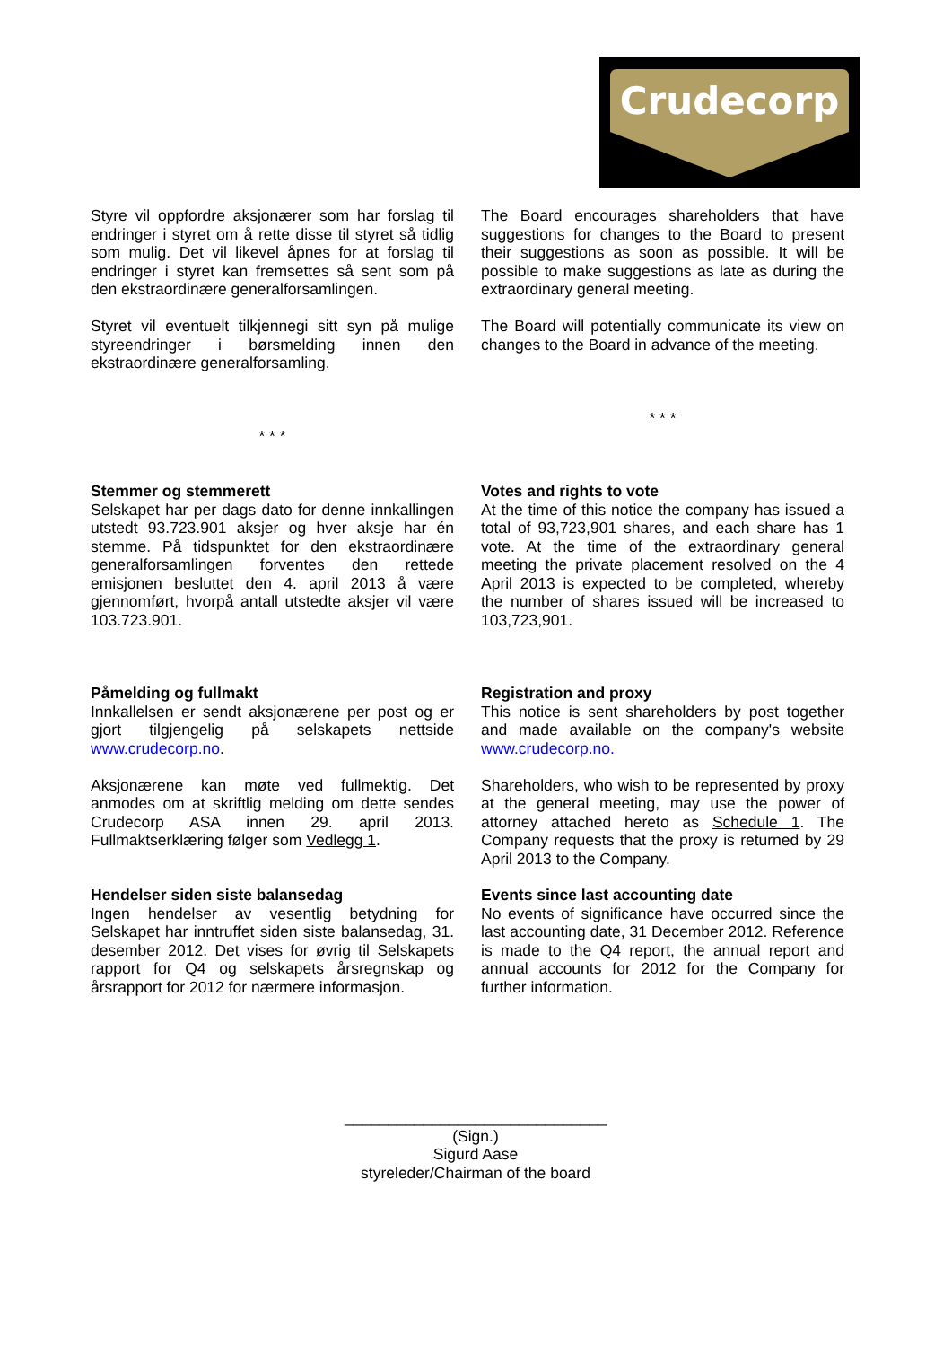Crudecorp
Styre vil oppfordre aksjonærer som har forslag til endringer i styret om å rette disse til styret så tidlig som mulig. Det vil likevel åpnes for at forslag til endringer i styret kan fremsettes så sent som på den ekstraordinære generalforsamlingen.
Styret vil eventuelt tilkjennegi sitt syn på mulige styreendringer i børsmelding innen den ekstraordinære generalforsamling.
* * *
The Board encourages shareholders that have suggestions for changes to the Board to present their suggestions as soon as possible. It will be possible to make suggestions as late as during the extraordinary general meeting.
The Board will potentially communicate its view on changes to the Board in advance of the meeting.
* * *
Stemmer og stemmerett
Selskapet har per dags dato for denne innkallingen utstedt 93.723.901 aksjer og hver aksje har én stemme. På tidspunktet for den ekstraordinære generalforsamlingen forventes den rettede emisjonen besluttet den 4. april 2013 å være gjennomført, hvorpå antall utstedte aksjer vil være 103.723.901.
Votes and rights to vote
At the time of this notice the company has issued a total of 93,723,901 shares, and each share has 1 vote. At the time of the extraordinary general meeting the private placement resolved on the 4 April 2013 is expected to be completed, whereby the number of shares issued will be increased to 103,723,901.
Påmelding og fullmakt
Innkallelsen er sendt aksjonærene per post og er gjort tilgjengelig på selskapets nettside www.crudecorp.no.
Aksjonærene kan møte ved fullmektig. Det anmodes om at skriftlig melding om dette sendes Crudecorp ASA innen 29. april 2013. Fullmaktserklæring følger som Vedlegg 1.
Registration and proxy
This notice is sent shareholders by post together and made available on the company's website www.crudecorp.no.
Shareholders, who wish to be represented by proxy at the general meeting, may use the power of attorney attached hereto as Schedule 1. The Company requests that the proxy is returned by 29 April 2013 to the Company.
Hendelser siden siste balansedag
Ingen hendelser av vesentlig betydning for Selskapet har inntruffet siden siste balansedag, 31. desember 2012. Det vises for øvrig til Selskapets rapport for Q4 og selskapets årsregnskap og årsrapport for 2012 for nærmere informasjon.
Events since last accounting date
No events of significance have occurred since the last accounting date, 31 December 2012. Reference is made to the Q4 report, the annual report and annual accounts for 2012 for the Company for further information.
______________________________
(Sign.)
Sigurd Aase
styreleder/Chairman of the board